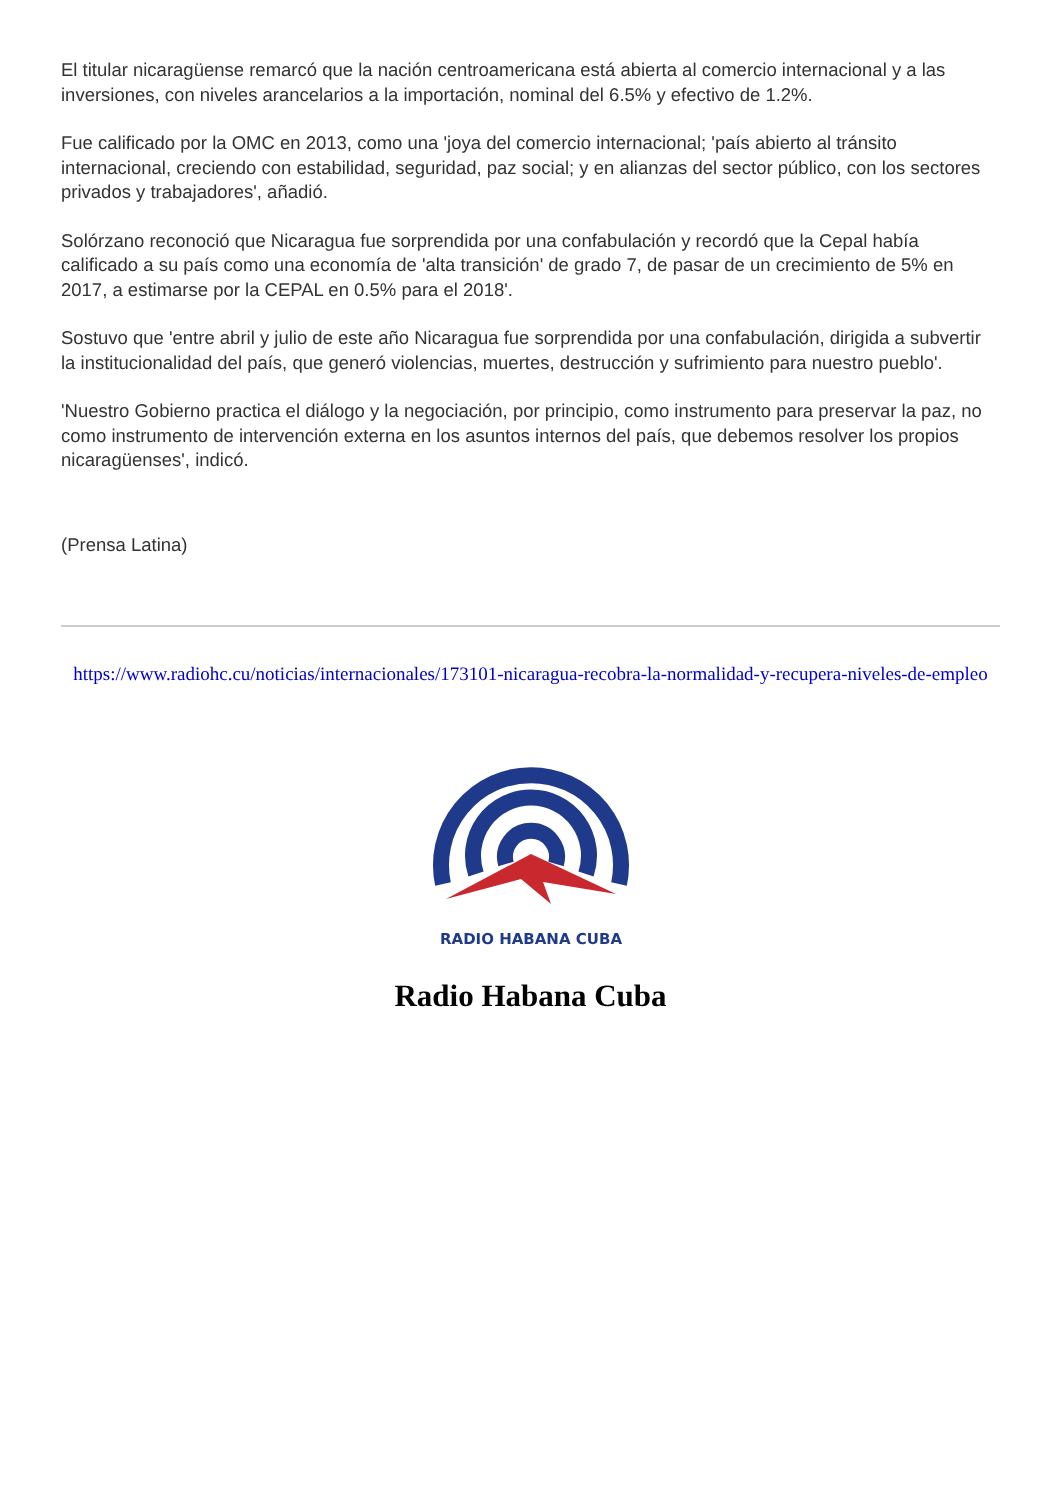El titular nicaragüense remarcó que la nación centroamericana está abierta al comercio internacional y a las inversiones, con niveles arancelarios a la importación, nominal del 6.5% y efectivo de 1.2%.
Fue calificado por la OMC en 2013, como una 'joya del comercio internacional; 'país abierto al tránsito internacional, creciendo con estabilidad, seguridad, paz social; y en alianzas del sector público, con los sectores privados y trabajadores', añadió.
Solórzano reconoció que Nicaragua fue sorprendida por una confabulación y recordó que la Cepal había calificado a su país como una economía de 'alta transición' de grado 7, de pasar de un crecimiento de 5% en 2017, a estimarse por la CEPAL en 0.5% para el 2018'.
Sostuvo que 'entre abril y julio de este año Nicaragua fue sorprendida por una confabulación, dirigida a subvertir la institucionalidad del país, que generó violencias, muertes, destrucción y sufrimiento para nuestro pueblo'.
'Nuestro Gobierno practica el diálogo y la negociación, por principio, como instrumento para preservar la paz, no como instrumento de intervención externa en los asuntos internos del país, que debemos resolver los propios nicaragüenses', indicó.
(Prensa Latina)
https://www.radiohc.cu/noticias/internacionales/173101-nicaragua-recobra-la-normalidad-y-recupera-niveles-de-empleo
RADIO HABANA CUBA
Radio Habana Cuba